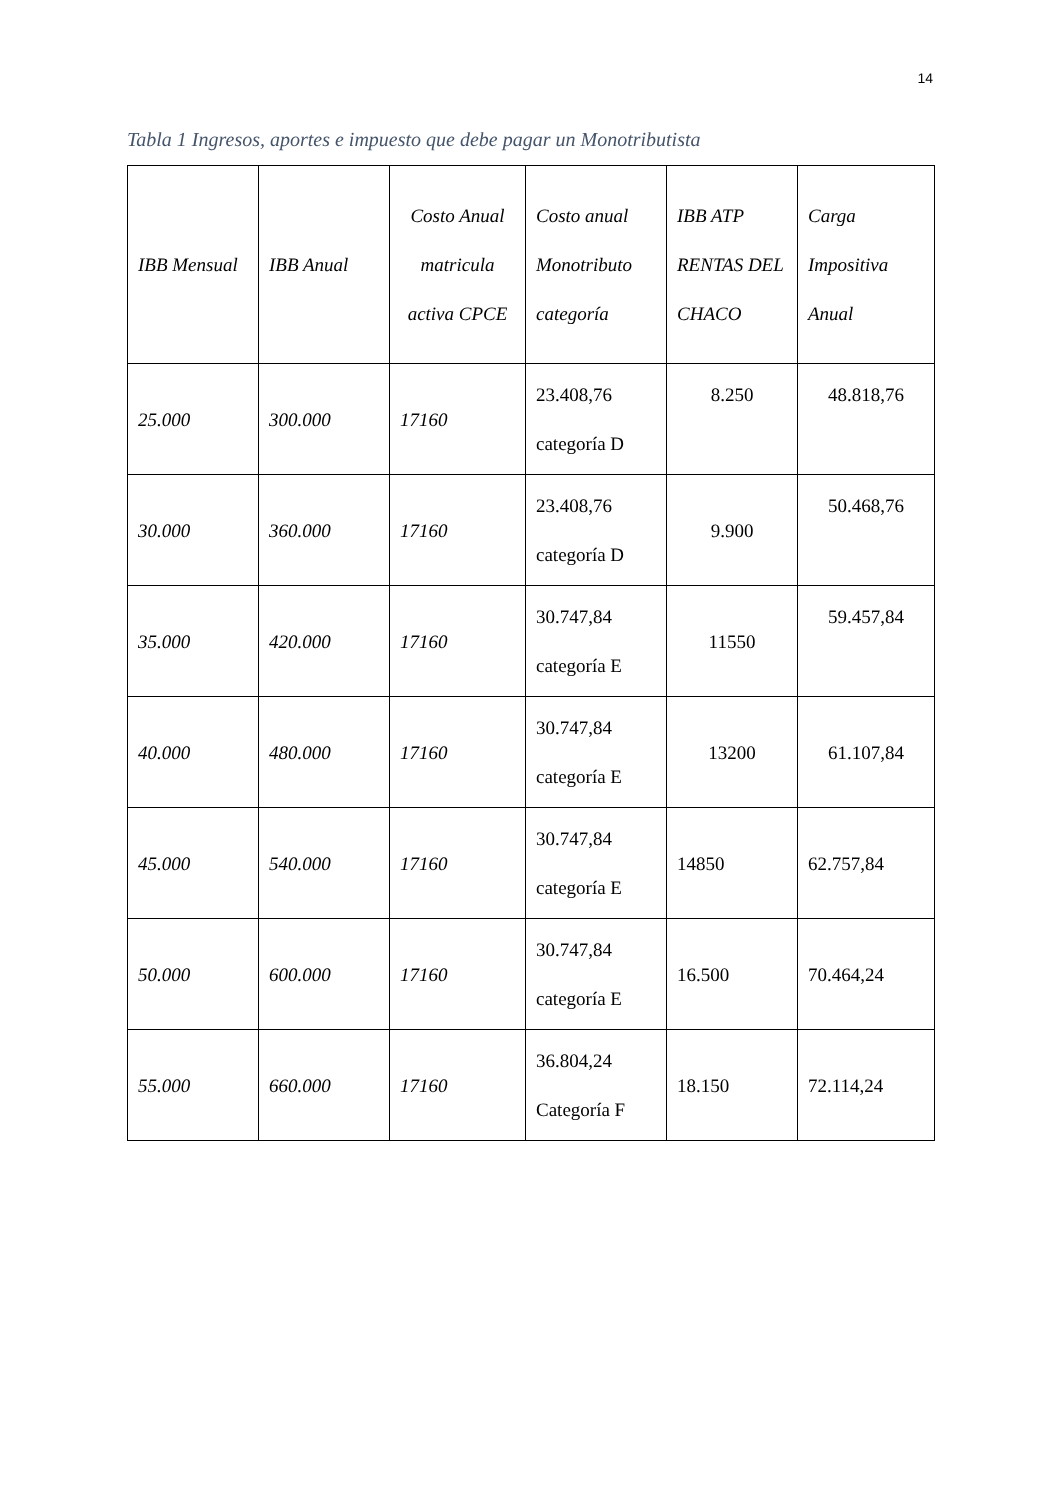14
Tabla 1 Ingresos, aportes e impuesto que debe pagar un Monotributista
| IBB Mensual | IBB Anual | Costo Anual matricula activa CPCE | Costo anual Monotributo categoría | IBB ATP RENTAS DEL CHACO | Carga Impositiva Anual |
| --- | --- | --- | --- | --- | --- |
| 25.000 | 300.000 | 17160 | 23.408,76 categoría D | 8.250 | 48.818,76 |
| 30.000 | 360.000 | 17160 | 23.408,76 categoría D | 9.900 | 50.468,76 |
| 35.000 | 420.000 | 17160 | 30.747,84 categoría E | 11550 | 59.457,84 |
| 40.000 | 480.000 | 17160 | 30.747,84 categoría E | 13200 | 61.107,84 |
| 45.000 | 540.000 | 17160 | 30.747,84 categoría E | 14850 | 62.757,84 |
| 50.000 | 600.000 | 17160 | 30.747,84 categoría E | 16.500 | 70.464,24 |
| 55.000 | 660.000 | 17160 | 36.804,24 Categoría F | 18.150 | 72.114,24 |